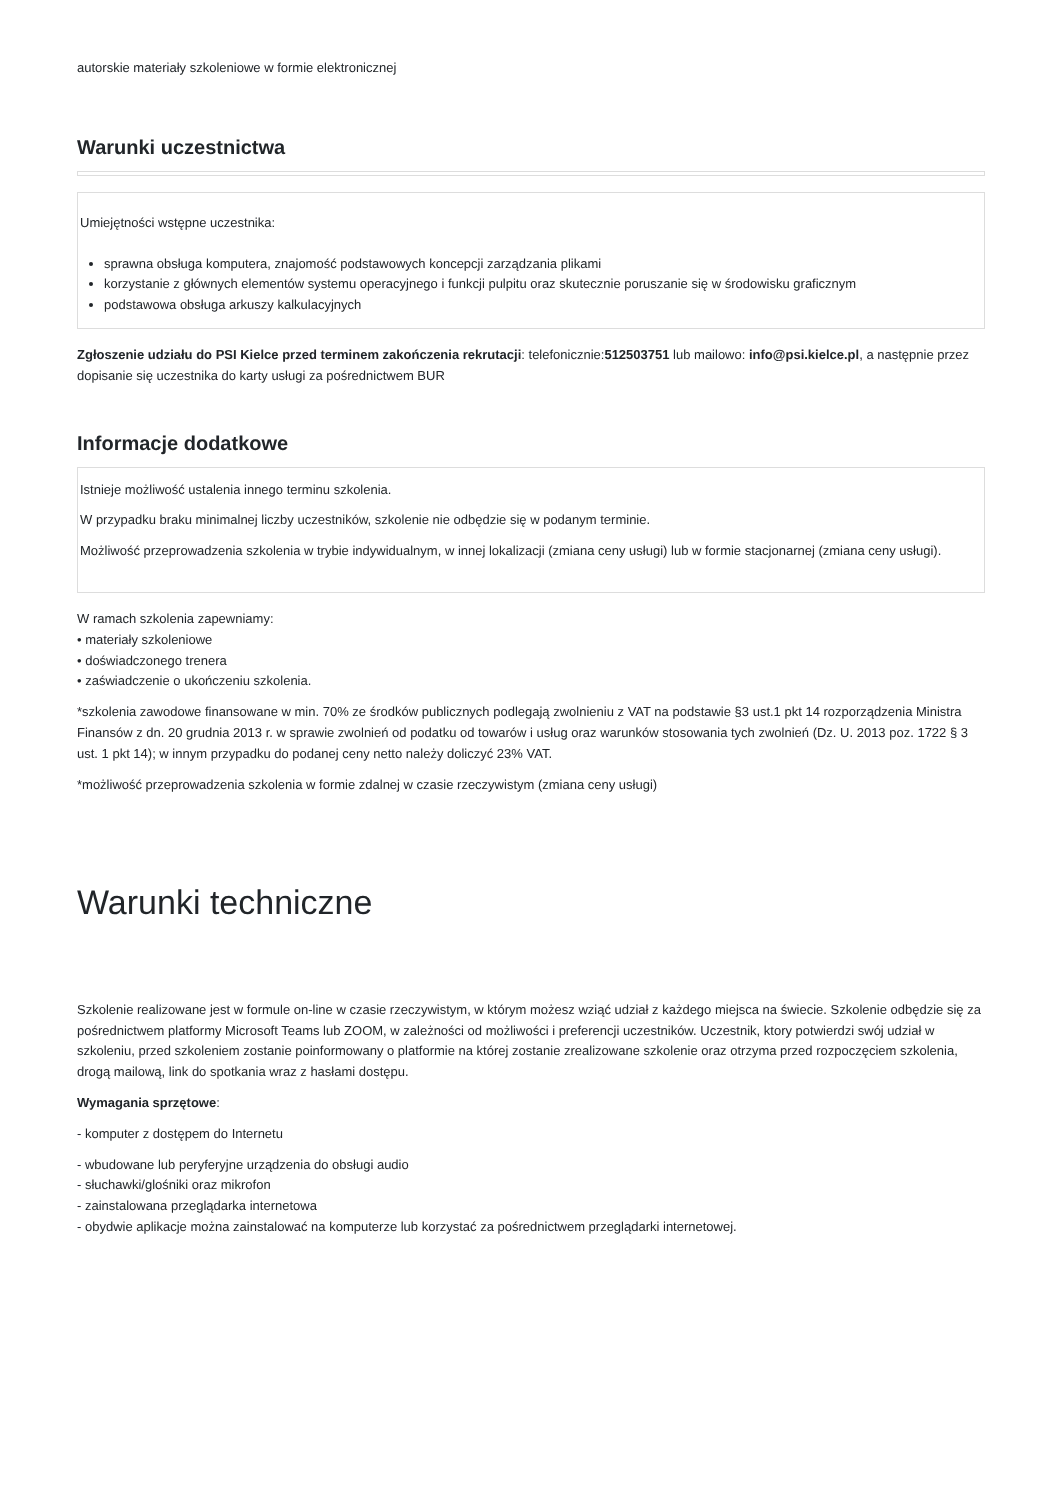autorskie materiały szkoleniowe w formie elektronicznej
Warunki uczestnictwa
Umiejętności wstępne uczestnika:
sprawna obsługa komputera, znajomość podstawowych koncepcji zarządzania plikami
korzystanie z głównych elementów systemu operacyjnego i funkcji pulpitu oraz skutecznie poruszanie się w środowisku graficznym
podstawowa obsługa arkuszy kalkulacyjnych
Zgłoszenie udziału do PSI Kielce przed terminem zakończenia rekrutacji: telefonicznie:512503751 lub mailowo: info@psi.kielce.pl, a następnie przez dopisanie się uczestnika do karty usługi za pośrednictwem BUR
Informacje dodatkowe
Istnieje możliwość ustalenia innego terminu szkolenia.
W przypadku braku minimalnej liczby uczestników, szkolenie nie odbędzie się w podanym terminie.
Możliwość przeprowadzenia szkolenia w trybie indywidualnym, w innej lokalizacji (zmiana ceny usługi) lub w formie stacjonarnej (zmiana ceny usługi).
W ramach szkolenia zapewniamy:
• materiały szkoleniowe
• doświadczonego trenera
• zaświadczenie o ukończeniu szkolenia.
*szkolenia zawodowe finansowane w min. 70% ze środków publicznych podlegają zwolnieniu z VAT na podstawie §3 ust.1 pkt 14 rozporządzenia Ministra Finansów z dn. 20 grudnia 2013 r. w sprawie zwolnień od podatku od towarów i usług oraz warunków stosowania tych zwolnień (Dz. U. 2013 poz. 1722 § 3 ust. 1 pkt 14); w innym przypadku do podanej ceny netto należy doliczyć 23% VAT.
*możliwość przeprowadzenia szkolenia w formie zdalnej w czasie rzeczywistym (zmiana ceny usługi)
Warunki techniczne
Szkolenie realizowane jest w formule on-line w czasie rzeczywistym, w którym możesz wziąć udział z każdego miejsca na świecie. Szkolenie odbędzie się za pośrednictwem platformy Microsoft Teams lub ZOOM, w zależności od możliwości i preferencji uczestników. Uczestnik, ktory potwierdzi swój udział w szkoleniu, przed szkoleniem zostanie poinformowany o platformie na której zostanie zrealizowane szkolenie oraz otrzyma przed rozpoczęciem szkolenia, drogą mailową, link do spotkania wraz z hasłami dostępu.
Wymagania sprzętowe:
- komputer z dostępem do Internetu
- wbudowane lub peryferyjne urządzenia do obsługi audio
- słuchawki/glośniki oraz mikrofon
- zainstalowana przeglądarka internetowa
- obydwie aplikacje można zainstalować na komputerze lub korzystać za pośrednictwem przeglądarki internetowej.